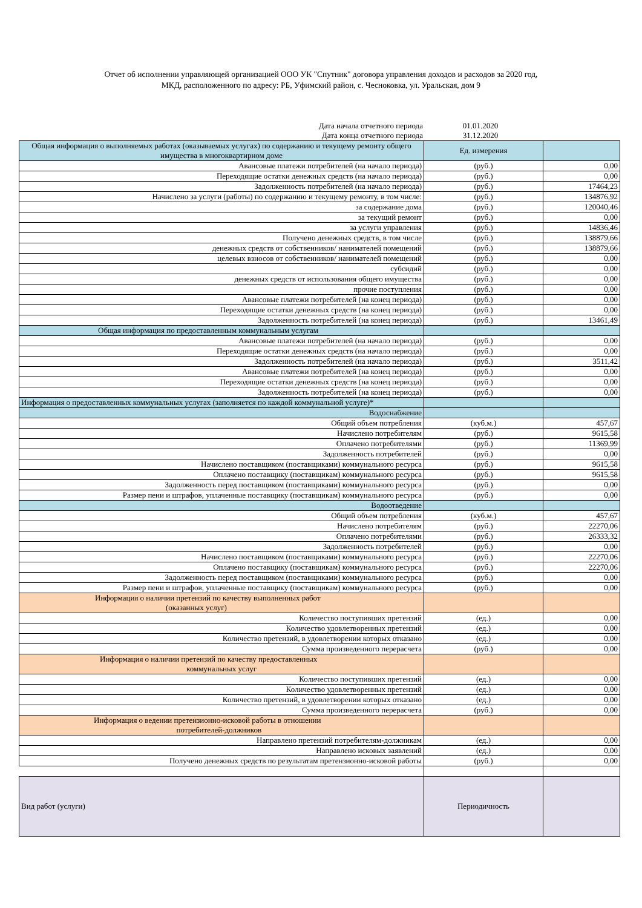Отчет об исполнении управляющей организацией ООО УК "Спутник" договора управления доходов и расходов за 2020 год,
МКД, расположенного по адресу: РБ, Уфимский район, с. Чесноковка, ул. Уральская, дом 9
| Дата начала отчетного периода | 01.01.2020 | |
| Дата конца отчетного периода | 31.12.2020 | |
| Общая информация о выполняемых работах (оказываемых услугах) по содержанию и текущему ремонту общего имущества в многоквартирном доме | Ед. измерения | |
| Авансовые платежи потребителей (на начало периода) | (руб.) | 0,00 |
| Переходящие остатки денежных средств (на начало периода) | (руб.) | 0,00 |
| Задолженность потребителей (на начало периода) | (руб.) | 17464,23 |
| Начислено за услуги (работы) по содержанию и текущему ремонту, в том числе: | (руб.) | 134876,92 |
| за содержание дома | (руб.) | 120040,46 |
| за текущий ремонт | (руб.) | 0,00 |
| за услуги управления | (руб.) | 14836,46 |
| Получено денежных средств, в том числе | (руб.) | 138879,66 |
| денежных средств от собственников/ нанимателей помещений | (руб.) | 138879,66 |
| целевых взносов от собственников/ нанимателей помещений | (руб.) | 0,00 |
| субсидий | (руб.) | 0,00 |
| денежных средств от использования общего имущества | (руб.) | 0,00 |
| прочие поступления | (руб.) | 0,00 |
| Авансовые платежи потребителей (на конец периода) | (руб.) | 0,00 |
| Переходящие остатки денежных средств (на конец периода) | (руб.) | 0,00 |
| Задолженность потребителей (на конец периода) | (руб.) | 13461,49 |
| Общая информация по предоставленным коммунальным услугам | | |
| Авансовые платежи потребителей (на начало периода) | (руб.) | 0,00 |
| Переходящие остатки денежных средств (на начало периода) | (руб.) | 0,00 |
| Задолженность потребителей (на начало периода) | (руб.) | 3511,42 |
| Авансовые платежи потребителей (на конец периода) | (руб.) | 0,00 |
| Переходящие остатки денежных средств (на конец периода) | (руб.) | 0,00 |
| Задолженность потребителей (на конец периода) | (руб.) | 0,00 |
| Информация о предоставленных коммунальных услугах (заполняется по каждой коммунальной услуге)* | | |
| Водоснабжение | | |
| Общий объем потребления | (куб.м.) | 457,67 |
| Начислено потребителям | (руб.) | 9615,58 |
| Оплачено потребителями | (руб.) | 11369,99 |
| Задолженность потребителей | (руб.) | 0,00 |
| Начислено поставщиком (поставщиками) коммунального ресурса | (руб.) | 9615,58 |
| Оплачено поставщику (поставщикам) коммунального ресурса | (руб.) | 9615,58 |
| Задолженность перед поставщиком (поставщиками) коммунального ресурса | (руб.) | 0,00 |
| Размер пени и штрафов, уплаченные поставщику (поставщикам) коммунального ресурса | (руб.) | 0,00 |
| Водоотведение | | |
| Общий объем потребления | (куб.м.) | 457,67 |
| Начислено потребителям | (руб.) | 22270,06 |
| Оплачено потребителями | (руб.) | 26333,32 |
| Задолженность потребителей | (руб.) | 0,00 |
| Начислено поставщиком (поставщиками) коммунального ресурса | (руб.) | 22270,06 |
| Оплачено поставщику (поставщикам) коммунального ресурса | (руб.) | 22270,06 |
| Задолженность перед поставщиком (поставщиками) коммунального ресурса | (руб.) | 0,00 |
| Размер пени и штрафов, уплаченные поставщику (поставщикам) коммунального ресурса | (руб.) | 0,00 |
| Информация о наличии претензий по качеству выполненных работ (оказанных услуг) | | |
| Количество поступивших претензий | (ед.) | 0,00 |
| Количество удовлетворенных претензий | (ед.) | 0,00 |
| Количество претензий, в удовлетворении которых отказано | (ед.) | 0,00 |
| Сумма произведенного перерасчета | (руб.) | 0,00 |
| Информация о наличии претензий по качеству предоставленных коммунальных услуг | | |
| Количество поступивших претензий | (ед.) | 0,00 |
| Количество удовлетворенных претензий | (ед.) | 0,00 |
| Количество претензий, в удовлетворении которых отказано | (ед.) | 0,00 |
| Сумма произведенного перерасчета | (руб.) | 0,00 |
| Информация о ведении претензионно-исковой работы в отношении потребителей-должников | | |
| Направлено претензий потребителям-должникам | (ед.) | 0,00 |
| Направлено исковых заявлений | (ед.) | 0,00 |
| Получено денежных средств по результатам претензионно-исковой работы | (руб.) | 0,00 |
| Вид работ (услуги) | Периодичность | |